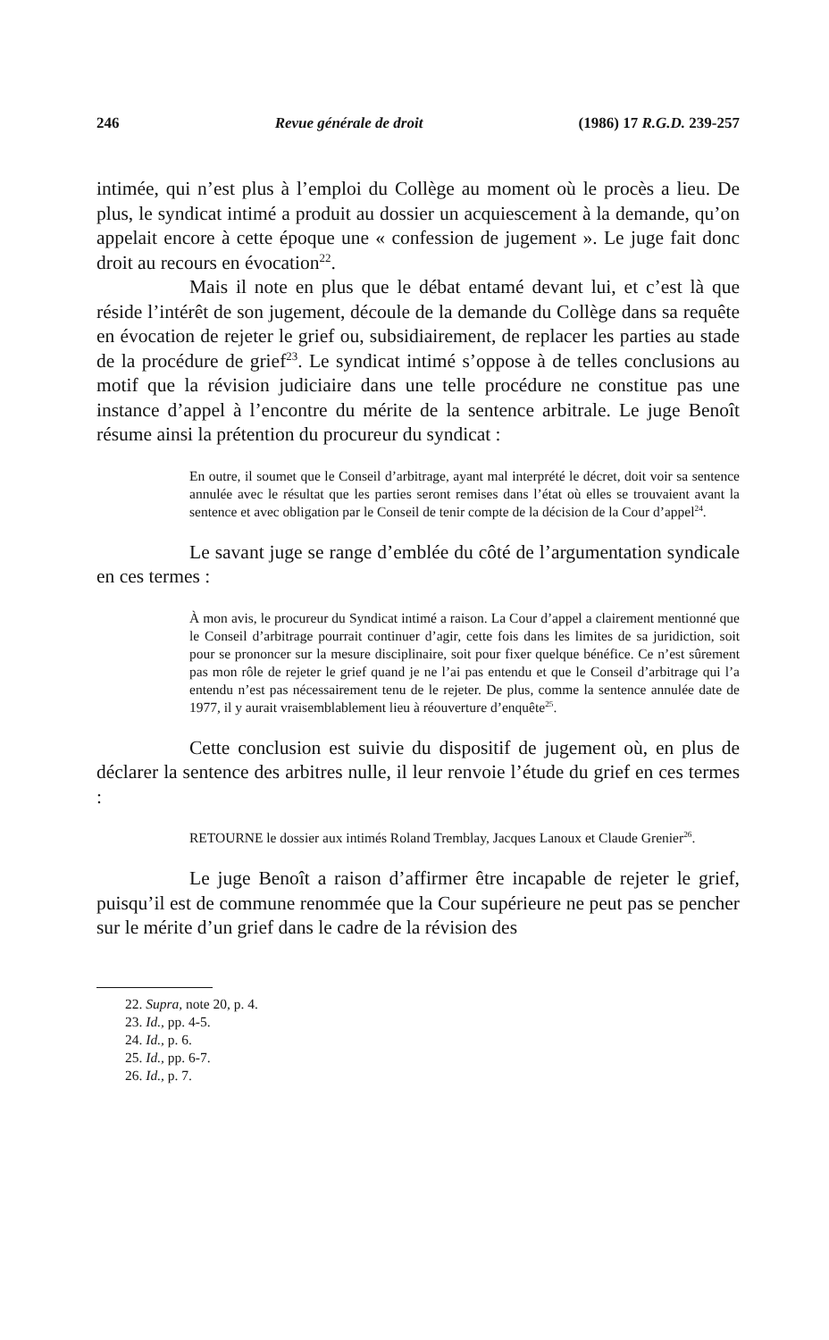246 Revue générale de droit (1986) 17 R.G.D. 239-257
intimée, qui n’est plus à l’emploi du Collège au moment où le procès a lieu. De plus, le syndicat intimé a produit au dossier un acquiescement à la demande, qu’on appelait encore à cette époque une « confession de jugement ». Le juge fait donc droit au recours en évocation<sup>22</sup>.
Mais il note en plus que le débat entamé devant lui, et c’est là que réside l’intérêt de son jugement, découle de la demande du Collège dans sa requête en évocation de rejeter le grief ou, subsidiairement, de replacer les parties au stade de la procédure de grief<sup>23</sup>. Le syndicat intimé s’oppose à de telles conclusions au motif que la révision judiciaire dans une telle procédure ne constitue pas une instance d’appel à l’encontre du mérite de la sentence arbitrale. Le juge Benoît résume ainsi la prétention du procureur du syndicat :
En outre, il soumet que le Conseil d’arbitrage, ayant mal interprété le décret, doit voir sa sentence annulée avec le résultat que les parties seront remises dans l’état où elles se trouvaient avant la sentence et avec obligation par le Conseil de tenir compte de la décision de la Cour d’appel<sup>24</sup>.
Le savant juge se range d’emblée du côté de l’argumentation syndicale en ces termes :
À mon avis, le procureur du Syndicat intimé a raison. La Cour d’appel a clairement mentionné que le Conseil d’arbitrage pourrait continuer d’agir, cette fois dans les limites de sa juridiction, soit pour se prononcer sur la mesure disciplinaire, soit pour fixer quelque bénéfice. Ce n’est sûrement pas mon rôle de rejeter le grief quand je ne l’ai pas entendu et que le Conseil d’arbitrage qui l’a entendu n’est pas nécessairement tenu de le rejeter. De plus, comme la sentence annulée date de 1977, il y aurait vraisemblablement lieu à réouverture d’enquête<sup>25</sup>.
Cette conclusion est suivie du dispositif de jugement où, en plus de déclarer la sentence des arbitres nulle, il leur renvoie l’étude du grief en ces termes :
RETOURNE le dossier aux intimés Roland Tremblay, Jacques Lanoux et Claude Grenier<sup>26</sup>.
Le juge Benoît a raison d’affirmer être incapable de rejeter le grief, puisqu’il est de commune renommée que la Cour supérieure ne peut pas se pencher sur le mérite d’un grief dans le cadre de la révision des
22. Supra, note 20, p. 4.
23. Id., pp. 4-5.
24. Id., p. 6.
25. Id., pp. 6-7.
26. Id., p. 7.